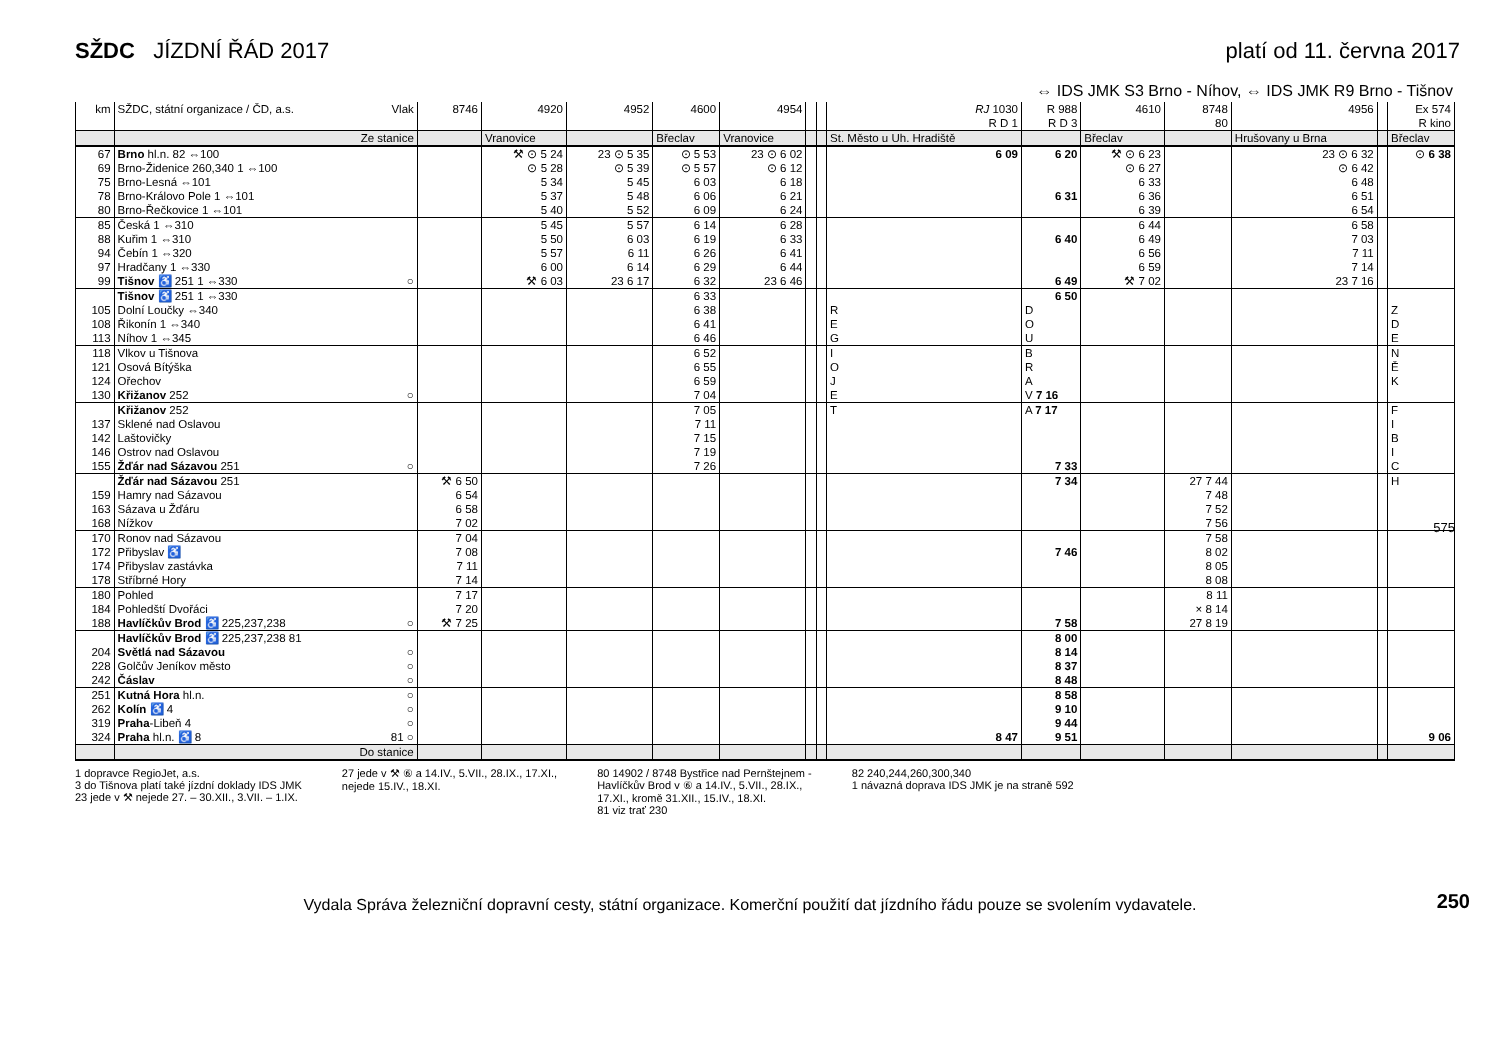SŽDC JÍZDNÍ ŘÁD 2017 platí od 11. června 2017
⇔ IDS JMK S3 Brno - Níhov, ⇔ IDS JMK R9 Brno - Tišnov
| km | SŽDC, státní organizace / ČD, a.s. Vlak | 8746 | 4920 | 4952 | 4600 | 4954 | | | RJ 1030 R D 1 | R 988 R D 3 | 4610 | 8748 80 | 4956 | | Ex 574 R kino |
| --- | --- | --- | --- | --- | --- | --- | --- | --- | --- | --- | --- | --- | --- | --- | --- |
| | Ze stanice | | Vranovice | | Břeclav | Vranovice | | | St. Město u Uh. Hradiště | | Břeclav | | Hrušovany u Brna | | Břeclav |
| 67 | Brno hl.n. 82 ⇔100 | | ⚒ ⊙ 5 24 | 23 ⊙ 5 35 | ⊙ 5 53 | 23 ⊙ 6 02 | | | 6 09 | 6 20 | ⚒ ⊙ 6 23 | | 23 ⊙ 6 32 | | ⊙ 6 38 |
| 69 | Brno-Židenice 260,340 1 ⇔100 | | ⊙ 5 28 | ⊙ 5 39 | ⊙ 5 57 | ⊙ 6 12 | | | | | ⊙ 6 27 | | ⊙ 6 42 | | |
| 75 | Brno-Lesná ⇔101 | | 5 34 | 5 45 | 6 03 | 6 18 | | | | | 6 33 | | 6 48 | | |
| 78 | Brno-Královo Pole 1 ⇔101 | | 5 37 | 5 48 | 6 06 | 6 21 | | | | 6 31 | 6 36 | | 6 51 | | |
| 80 | Brno-Řečkovice 1 ⇔101 | | 5 40 | 5 52 | 6 09 | 6 24 | | | | | 6 39 | | 6 54 | | |
| 85 | Česká 1 ⇔310 | | 5 45 | 5 57 | 6 14 | 6 28 | | | | | 6 44 | | 6 58 | | |
| 88 | Kuřim 1 ⇔310 | | 5 50 | 6 03 | 6 19 | 6 33 | | | | 6 40 | 6 49 | | 7 03 | | |
| 94 | Čebín 1 ⇔320 | | 5 57 | 6 11 | 6 26 | 6 41 | | | | | 6 56 | | 7 11 | | |
| 97 | Hradčany 1 ⇔330 | | 6 00 | 6 14 | 6 29 | 6 44 | | | | | 6 59 | | 7 14 | | |
| 99 | Tišnov ♿ 251 1 ⇔330 ○ | | ⚒ 6 03 | 23 6 17 | 6 32 | 23 6 46 | | | | 6 49 | ⚒ 7 02 | | 23 7 16 | | |
| | Tišnov ♿ 251 1 ⇔330 | | | | 6 33 | | | | | 6 50 | | | | | |
| 105 | Dolní Loučky ⇔340 | | | | 6 38 | | | | R | D | | | | | Z |
| 108 | Řikonín 1 ⇔340 | | | | 6 41 | | | | E | O | | | | | D |
| 113 | Níhov 1 ⇔345 | | | | 6 46 | | | | G | U | | | | | E |
| 118 | Vlkov u Tišnova | | | | 6 52 | | | | I | B | | | | | N |
| 121 | Osová Bítýška | | | | 6 55 | | | | O | R | | | | | Ě |
| 124 | Ořechov | | | | 6 59 | | | | J | A | | | | | K |
| 130 | Křižanov 252 ○ | | | | 7 04 | | | | E | V 7 16 | | | | | |
| | Křižanov 252 | | | | 7 05 | | | | T | A 7 17 | | | | | F |
| 137 | Sklené nad Oslavou | | | | 7 11 | | | | | | | | | | I |
| 142 | Laštovičky | | | | 7 15 | | | | | | | | | | B |
| 146 | Ostrov nad Oslavou | | | | 7 19 | | | | | | | | | | I |
| 155 | Žďár nad Sázavou 251 ○ | | | | 7 26 | | | | | 7 33 | | | | | C |
| | Žďár nad Sázavou 251 | ⚒ 6 50 | | | | | | | | 7 34 | | 27 7 44 | | | H |
| 159 | Hamry nad Sázavou | 6 54 | | | | | | | | | | 7 48 | | | |
| 163 | Sázava u Žďáru | 6 58 | | | | | | | | | | 7 52 | | | |
| 168 | Nížkov | 7 02 | | | | | | | | | | 7 56 | | | |
| 170 | Ronov nad Sázavou | 7 04 | | | | | | | | | | 7 58 | | | |
| 172 | Přibyslav ♿ | 7 08 | | | | | | | | 7 46 | | 8 02 | | | |
| 174 | Přibyslav zastávka | 7 11 | | | | | | | | | | 8 05 | | | |
| 178 | Stříbrné Hory | 7 14 | | | | | | | | | | 8 08 | | | |
| 180 | Pohled | 7 17 | | | | | | | | | | 8 11 | | | |
| 184 | Pohledští Dvořáci | 7 20 | | | | | | | | | | × 8 14 | | | |
| 188 | Havlíčkův Brod ♿ 225,237,238 ○ | ⚒ 7 25 | | | | | | | | 7 58 | | 27 8 19 | | | |
| | Havlíčkův Brod ♿ 225,237,238 81 | | | | | | | | | 8 00 | | | | | |
| 204 | Světlá nad Sázavou ○ | | | | | | | | | 8 14 | | | | | |
| 228 | Golčův Jeníkov město ○ | | | | | | | | | 8 37 | | | | | |
| 242 | Čáslav ○ | | | | | | | | | 8 48 | | | | | |
| 251 | Kutná Hora hl.n. ○ | | | | | | | | | 8 58 | | | | | |
| 262 | Kolín ♿ 4 ○ | | | | | | | | | 9 10 | | | | | |
| 319 | Praha -Libeň 4 ○ | | | | | | | | | 9 44 | | | | | |
| 324 | Praha hl.n. ♿ 8 81 ○ | | | | | | | | 8 47 | 9 51 | | | | | 9 06 |
| | Do stanice | | | | | | | | | | | | | | |
1 dopravce RegioJet, a.s.
3 do Tišnova platí také jízdní doklady IDS JMK
23 jede v ⚒ nejede 27. – 30.XII., 3.VII. – 1.IX.
27 jede v ⚒ ⑥ a 14.IV., 5.VII., 28.IX., 17.XI.,
nejede 15.IV., 18.XI.
80 14902 / 8748 Bystřice nad Pernštejnem -
Havlíčkův Brod v ⑥ a 14.IV., 5.VII., 28.IX.,
17.XI., kromě 31.XII., 15.IV., 18.XI.
81 viz trať 230
82 240,244,260,300,340
1 návazná doprava IDS JMK je na straně 592
575
250
Vydala Správa železniční dopravní cesty, státní organizace. Komerční použití dat jízdního řádu pouze se svolením vydavatele.